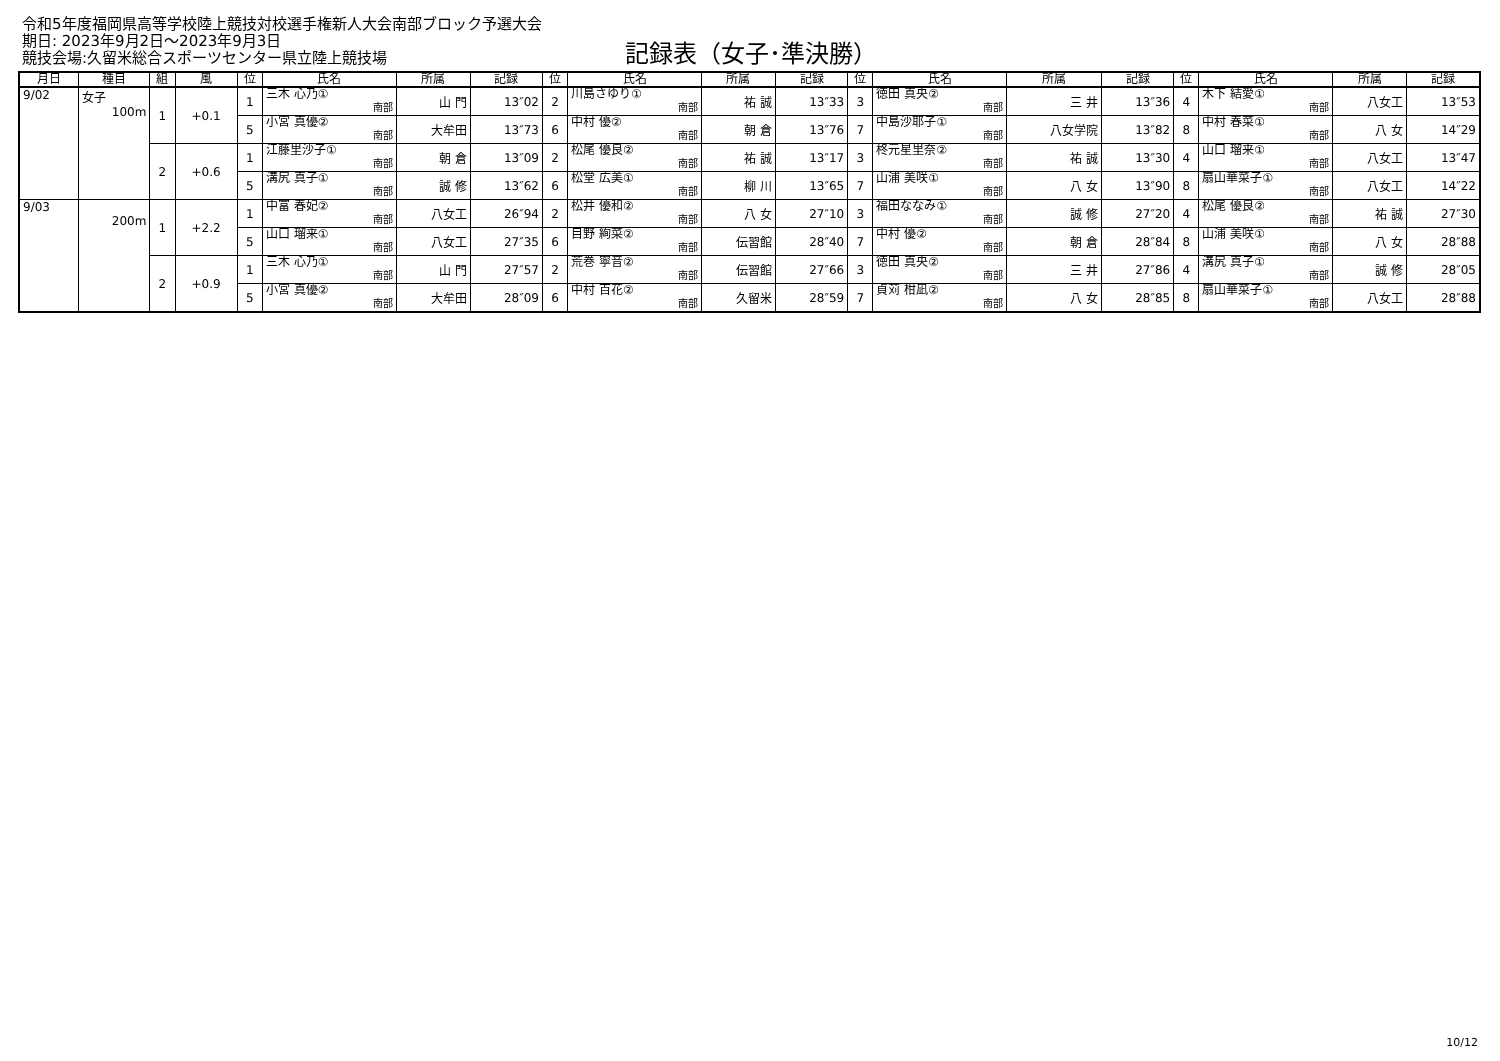令和5年度福岡県高等学校陸上競技対校選手権新人大会南部ブロック予選大会
期日: 2023年9月2日～2023年9月3日
競技会場:久留米総合スポーツセンター県立陸上競技場
記録表（女子･準決勝）
| 月日 | 種目 | 組 | 風 | 位 | 氏名 | 所属 | 記録 | 位 | 氏名 | 所属 | 記録 | 位 | 氏名 | 所属 | 記録 | 位 | 氏名 | 所属 | 記録 |
| --- | --- | --- | --- | --- | --- | --- | --- | --- | --- | --- | --- | --- | --- | --- | --- | --- | --- | --- | --- |
| 9/02 | 女子 100m | 1 | +0.1 | 1 | 三木 心乃① 南部 | 山 門 | 13″02 | 2 | 川島さゆり① 南部 | 祐 誠 | 13″33 | 3 | 徳田 真央② 南部 | 三 井 | 13″36 | 4 | 木下 結愛① 南部 | 八女工 | 13″53 |
| | | | | 5 | 小宮 真優② 南部 | 大牟田 | 13″73 | 6 | 中村 優② 南部 | 朝 倉 | 13″76 | 7 | 中島沙耶子① 南部 | 八女学院 | 13″82 | 8 | 中村 春菜① 南部 | 八 女 | 14″29 |
| | | 2 | +0.6 | 1 | 江藤里沙子① 南部 | 朝 倉 | 13″09 | 2 | 松尾 優良② 南部 | 祐 誠 | 13″17 | 3 | 柊元星里奈② 南部 | 祐 誠 | 13″30 | 4 | 山口 瑠来① 南部 | 八女工 | 13″47 |
| | | | | 5 | 溝尻 真子① 南部 | 誠 修 | 13″62 | 6 | 松堂 広美① 南部 | 柳 川 | 13″65 | 7 | 山浦 美咲① 南部 | 八 女 | 13″90 | 8 | 扇山華菜子① 南部 | 八女工 | 14″22 |
| 9/03 | 200m | 1 | +2.2 | 1 | 中富 春妃② 南部 | 八女工 | 26″94 | 2 | 松井 優和② 南部 | 八 女 | 27″10 | 3 | 福田ななみ① 南部 | 誠 修 | 27″20 | 4 | 松尾 優良② 南部 | 祐 誠 | 27″30 |
| | | | | 5 | 山口 瑠来① 南部 | 八女工 | 27″35 | 6 | 目野 絢菜② 南部 | 伝習館 | 28″40 | 7 | 中村 優② 南部 | 朝 倉 | 28″84 | 8 | 山浦 美咲① 南部 | 八 女 | 28″88 |
| | | 2 | +0.9 | 1 | 三木 心乃① 南部 | 山 門 | 27″57 | 2 | 荒巻 寧音② 南部 | 伝習館 | 27″66 | 3 | 徳田 真央② 南部 | 三 井 | 27″86 | 4 | 溝尻 真子① 南部 | 誠 修 | 28″05 |
| | | | | 5 | 小宮 真優② 南部 | 大牟田 | 28″09 | 6 | 中村 百花② 南部 | 久留米 | 28″59 | 7 | 貞苅 柑凪② 南部 | 八 女 | 28″85 | 8 | 扇山華菜子① 南部 | 八女工 | 28″88 |
10/12